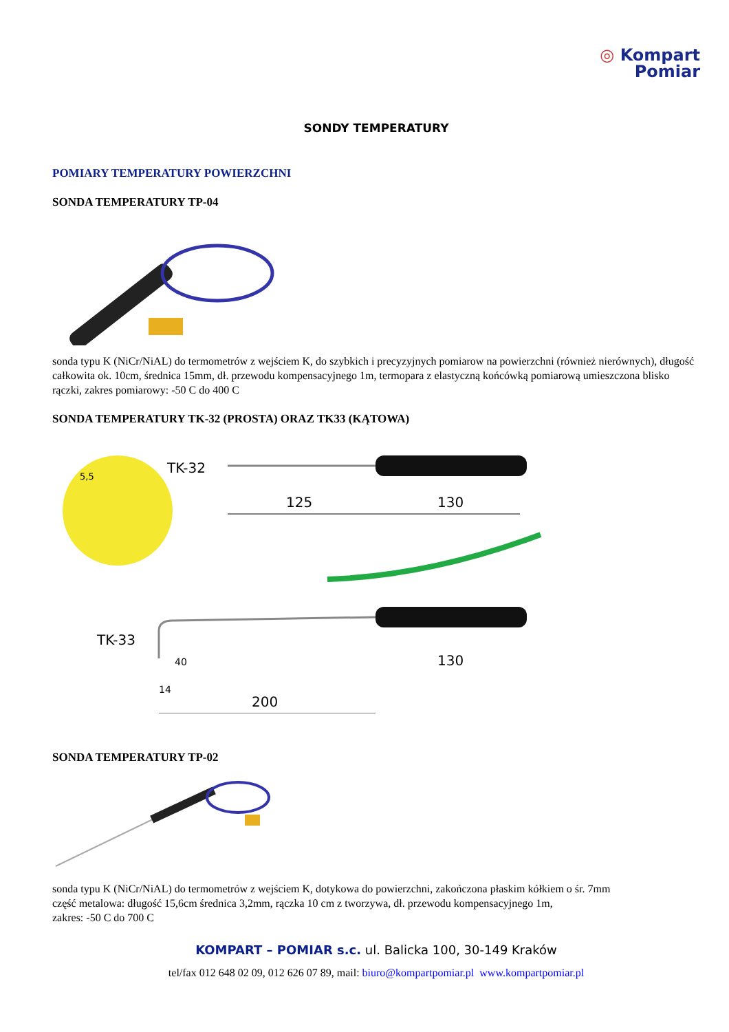◎ Kompart
Pomiar
SONDY TEMPERATURY
POMIARY TEMPERATURY POWIERZCHNI
SONDA TEMPERATURY TP-04
sonda typu K (NiCr/NiAL) do termometrów z wejściem K, do szybkich i precyzyjnych pomiarow na powierzchni (również nierównych), długość całkowita ok. 10cm, średnica 15mm, dł. przewodu kompensacyjnego 1m, termopara z elastyczną końcówką pomiarową umieszczona blisko rączki, zakres pomiarowy: -50 C do 400 C
SONDA TEMPERATURY TK-32 (PROSTA) ORAZ TK33 (KĄTOWA)
5,5
TK-32
125
130
TK-33
40
14
130
200
SONDA TEMPERATURY TP-02
sonda typu K (NiCr/NiAL) do termometrów z wejściem K, dotykowa do powierzchni, zakończona płaskim kółkiem o śr. 7mm
część metalowa: długość 15,6cm średnica 3,2mm, rączka 10 cm z tworzywa, dł. przewodu kompensacyjnego 1m,
zakres: -50 C do 700 C
KOMPART – POMIAR s.c. ul. Balicka 100, 30-149 Kraków
tel/fax 012 648 02 09, 012 626 07 89, mail: biuro@kompartpomiar.pl www.kompartpomiar.pl